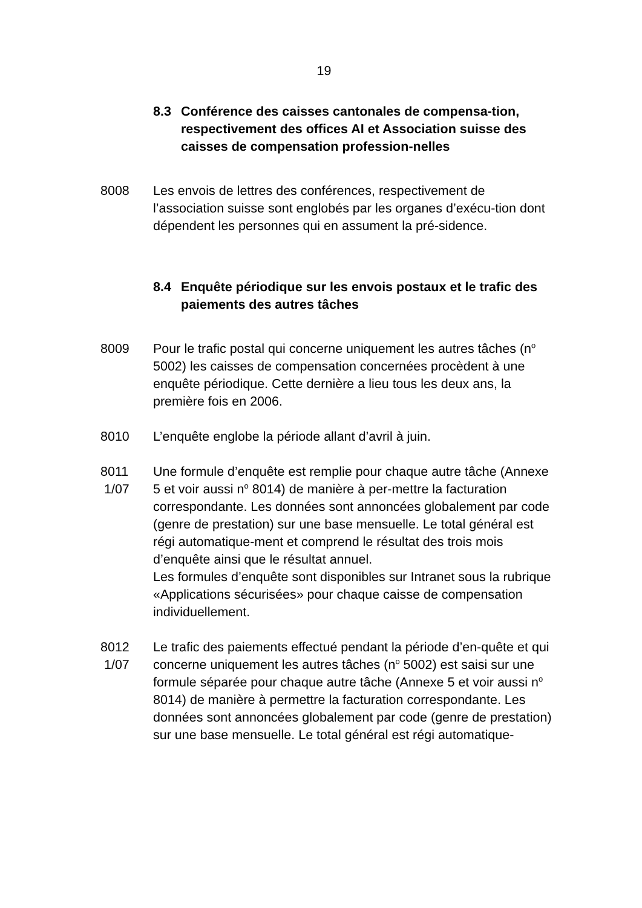19
8.3 Conférence des caisses cantonales de compensa-tion, respectivement des offices AI et Association suisse des caisses de compensation profession-nelles
8008
Les envois de lettres des conférences, respectivement de l’association suisse sont englobés par les organes d’exécu-tion dont dépendent les personnes qui en assument la pré-sidence.
8.4 Enquête périodique sur les envois postaux et le trafic des paiements des autres tâches
8009
Pour le trafic postal qui concerne uniquement les autres tâches (n<sup>o</sup> 5002) les caisses de compensation concernées procèdent à une enquête périodique. Cette dernière a lieu tous les deux ans, la première fois en 2006.
8010
L’enquête englobe la période allant d’avril à juin.
8011
1/07
Une formule d’enquête est remplie pour chaque autre tâche (Annexe 5 et voir aussi n<sup>o</sup> 8014) de manière à per-mettre la facturation correspondante. Les données sont annoncées globalement par code (genre de prestation) sur une base mensuelle. Le total général est régi automatique-ment et comprend le résultat des trois mois d’enquête ainsi que le résultat annuel.
Les formules d’enquête sont disponibles sur Intranet sous la rubrique «Applications sécurisées» pour chaque caisse de compensation individuellement.
8012
1/07
Le trafic des paiements effectué pendant la période d’en-quête et qui concerne uniquement les autres tâches (n<sup>o</sup> 5002) est saisi sur une formule séparée pour chaque autre tâche (Annexe 5 et voir aussi n<sup>o</sup> 8014) de manière à permettre la facturation correspondante. Les données sont annoncées globalement par code (genre de prestation) sur une base mensuelle. Le total général est régi automatique-